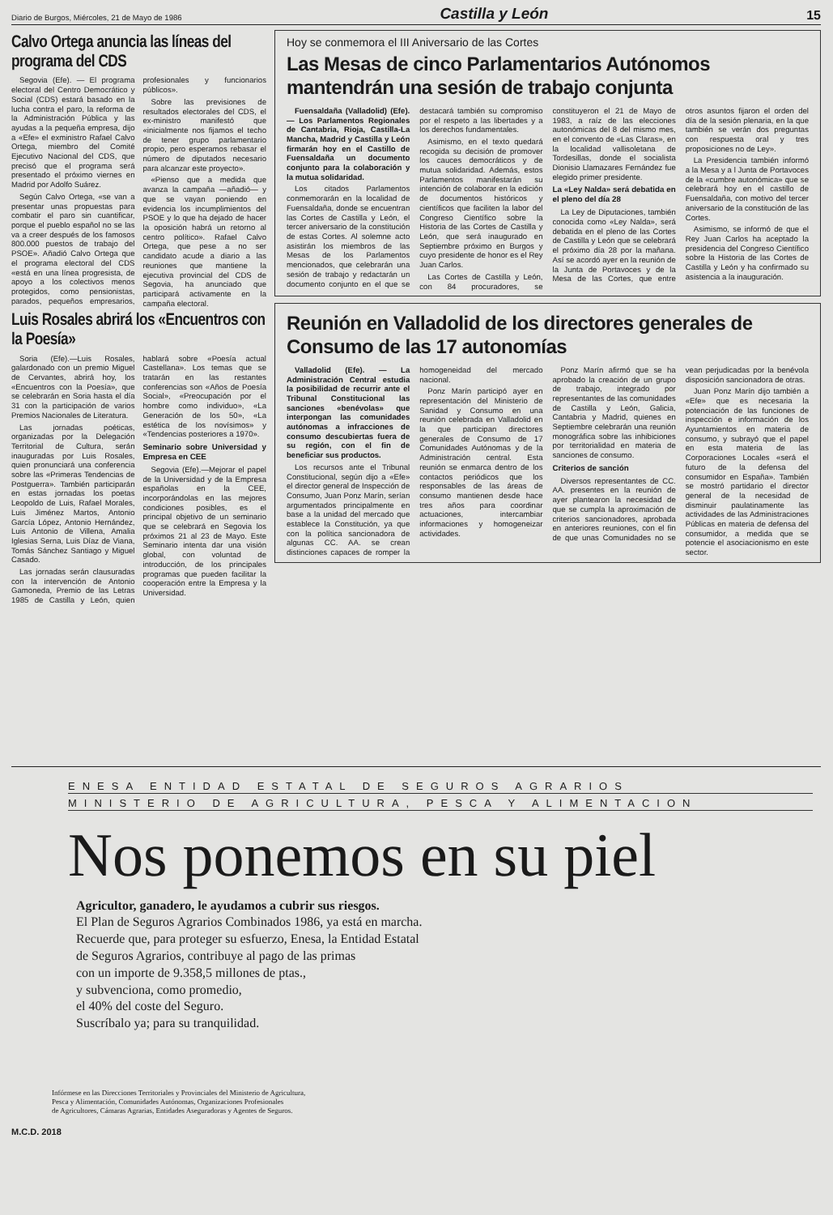Diario de Burgos, Miércoles, 21 de Mayo de 1986 Castilla y León 15
Calvo Ortega anuncia las líneas del programa del CDS
Segovia (Efe). — El programa electoral del Centro Democrático y Social (CDS) estará basado en la lucha contra el paro, la reforma de la Administración Pública y las ayudas a la pequeña empresa, dijo a «Efe» el exministro Rafael Calvo Ortega, miembro del Comité Ejecutivo Nacional del CDS, que precisó que el programa será presentado el próximo viernes en Madrid por Adolfo Suárez.
Según Calvo Ortega, «se van a presentar unas propuestas para combatir el paro sin cuantificar, porque el pueblo español no se las va a creer después de los famosos 800.000 puestos de trabajo del PSOE». Añadió Calvo Ortega que el programa electoral del CDS «está en una línea progresista, de apoyo a los colectivos menos protegidos, como pensionistas, parados, pequeños empresarios, profesionales y funcionarios públicos».
Sobre las previsiones de resultados electorales del CDS, el ex-ministro manifestó que «inicialmente nos fijamos el techo de tener grupo parlamentario propio, pero esperamos rebasar el número de diputados necesario para alcanzar este proyecto».
«Pienso que a medida que avanza la campaña —añadió— y que se vayan poniendo en evidencia los incumplimientos del PSOE y lo que ha dejado de hacer la oposición habrá un retorno al centro político». Rafael Calvo Ortega, que pese a no ser candidato acude a diario a las reuniones que mantiene la ejecutiva provincial del CDS de Segovia, ha anunciado que participará activamente en la campaña electoral.
Luis Rosales abrirá los «Encuentros con la Poesía»
Soria (Efe).—Luis Rosales, galardonado con un premio Miguel de Cervantes, abrirá hoy, los «Encuentros con la Poesía», que se celebrarán en Soria hasta el día 31 con la participación de varios Premios Nacionales de Literatura.
Las jornadas poéticas, organizadas por la Delegación Territorial de Cultura, serán inauguradas por Luis Rosales, quien pronunciará una conferencia sobre las «Primeras Tendencias de Postguerra». También participarán en estas jornadas los poetas Leopoldo de Luis, Rafael Morales, Luis Jiménez Martos, Antonio García López, Antonio Hernández, Luis Antonio de Villena, Amalia Iglesias Serna, Luis Díaz de Viana, Tomás Sánchez Santiago y Miguel Casado.
Las jornadas serán clausuradas con la intervención de Antonio Gamoneda, Premio de las Letras 1985 de Castilla y León, quien hablará sobre «Poesía actual Castellana». Los temas que se tratarán en las restantes conferencias son «Años de Poesía Social», «Preocupación por el hombre como individuo», «La Generación de los 50», «La estética de los novísimos» y «Tendencias posteriores a 1970».
Seminario sobre Universidad y Empresa en CEE
Segovia (Efe).—Mejorar el papel de la Universidad y de la Empresa españolas en la CEE, incorporándolas en las mejores condiciones posibles, es el principal objetivo de un seminario que se celebrará en Segovia los próximos 21 al 23 de Mayo. Este Seminario intenta dar una visión global, con voluntad de introducción, de los principales programas que pueden facilitar la cooperación entre la Empresa y la Universidad.
Hoy se conmemora el III Aniversario de las Cortes
Las Mesas de cinco Parlamentarios Autónomos mantendrán una sesión de trabajo conjunta
Fuensaldaña (Valladolid) (Efe).— Los Parlamentos Regionales de Cantabria, Rioja, Castilla-La Mancha, Madrid y Castilla y León firmarán hoy en el Castillo de Fuensaldaña un documento conjunto para la colaboración y la mutua solidaridad.
Los citados Parlamentos conmemorarán en la localidad de Fuensaldaña, donde se encuentran las Cortes de Castilla y León, el tercer aniversario de la constitución de estas Cortes. Al solemne acto asistirán los miembros de las Mesas de los Parlamentos mencionados, que celebrarán una sesión de trabajo y redactarán un documento conjunto en el que se destacará también su compromiso por el respeto a las libertades y a los derechos fundamentales.
Asimismo, en el texto quedará recogida su decisión de promover los cauces democráticos y de mutua solidaridad. Además, estos Parlamentos manifestarán su intención de colaborar en la edición de documentos históricos y científicos que faciliten la labor del Congreso Científico sobre la Historia de las Cortes de Castilla y León, que será inaugurado en Septiembre próximo en Burgos y cuyo presidente de honor es el Rey Juan Carlos.
Las Cortes de Castilla y León, con 84 procuradores, se constituyeron el 21 de Mayo de 1983, a raíz de las elecciones autonómicas del 8 del mismo mes, en el convento de «Las Claras», en la localidad vallisoletana de Tordesillas, donde el socialista Dionisio Llamazares Fernández fue elegido primer presidente.
La «Ley Nalda» será debatida en el pleno del día 28
La Ley de Diputaciones, también conocida como «Ley Nalda», será debatida en el pleno de las Cortes de Castilla y León que se celebrará el próximo día 28 por la mañana. Así se acordó ayer en la reunión de la Junta de Portavoces y de la Mesa de las Cortes, que entre otros asuntos fijaron el orden del día de la sesión plenaria, en la que también se verán dos preguntas con respuesta oral y tres proposiciones no de Ley».
La Presidencia también informó a la Mesa y a l Junta de Portavoces de la «cumbre autonómica» que se celebrará hoy en el castillo de Fuensaldaña, con motivo del tercer aniversario de la constitución de las Cortes.
Asimismo, se informó de que el Rey Juan Carlos ha aceptado la presidencia del Congreso Científico sobre la Historia de las Cortes de Castilla y León y ha confirmado su asistencia a la inauguración.
Reunión en Valladolid de los directores generales de Consumo de las 17 autonomías
Valladolid (Efe). — La Administración Central estudia la posibilidad de recurrir ante el Tribunal Constitucional las sanciones «benévolas» que interpongan las comunidades autónomas a infracciones de consumo descubiertas fuera de su región, con el fin de beneficiar sus productos.
Los recursos ante el Tribunal Constitucional, según dijo a «Efe» el director general de Inspección de Consumo, Juan Ponz Marín, serían argumentados principalmente en base a la unidad del mercado que establece la Constitución, ya que con la política sancionadora de algunas CC. AA. se crean distinciones capaces de romper la homogeneidad del mercado nacional.
Ponz Marín participó ayer en representación del Ministerio de Sanidad y Consumo en una reunión celebrada en Valladolid en la que participan directores generales de Consumo de 17 Comunidades Autónomas y de la Administración central. Esta reunión se enmarca dentro de los contactos periódicos que los responsables de las áreas de consumo mantienen desde hace tres años para coordinar actuaciones, intercambiar informaciones y homogeneizar actividades.
Ponz Marín afirmó que se ha aprobado la creación de un grupo de trabajo, integrado por representantes de las comunidades de Castilla y León, Galicia, Cantabria y Madrid, quienes en Septiembre celebrarán una reunión monográfica sobre las inhibiciones por territorialidad en materia de sanciones de consumo.
Criterios de sanción
Diversos representantes de CC. AA. presentes en la reunión de ayer plantearon la necesidad de que se cumpla la aproximación de criterios sancionadores, aprobada en anteriores reuniones, con el fin de que unas Comunidades no se vean perjudicadas por la benévola disposición sancionadora de otras.
Juan Ponz Marín dijo también a «Efe» que es necesaria la potenciación de las funciones de inspección e información de los Ayuntamientos en materia de consumo, y subrayó que el papel en esta materia de las Corporaciones Locales «será el futuro de la defensa del consumidor en España». También se mostró partidario el director general de la necesidad de disminuir paulatinamente las actividades de las Administraciones Públicas en materia de defensa del consumidor, a medida que se potencie el asociacionismo en este sector.
ENESA ENTIDAD ESTATAL DE SEGUROS AGRARIOS
MINISTERIO DE AGRICULTURA, PESCA Y ALIMENTACION
Nos ponemos en su piel
Agricultor, ganadero, le ayudamos a cubrir sus riesgos.
El Plan de Seguros Agrarios Combinados 1986, ya está en marcha.
Recuerde que, para proteger su esfuerzo, Enesa, la Entidad Estatal
de Seguros Agrarios, contribuye al pago de las primas
con un importe de 9.358,5 millones de ptas.,
y subvenciona, como promedio,
el 40% del coste del Seguro.
Suscríbalo ya; para su tranquilidad.
Infórmese en las Direcciones Territoriales y Provinciales del Ministerio de Agricultura,
Pesca y Alimentación, Comunidades Autónomas, Organizaciones Profesionales
de Agricultores, Cámaras Agrarias, Entidades Aseguradoras y Agentes de Seguros.
M.C.D. 2018